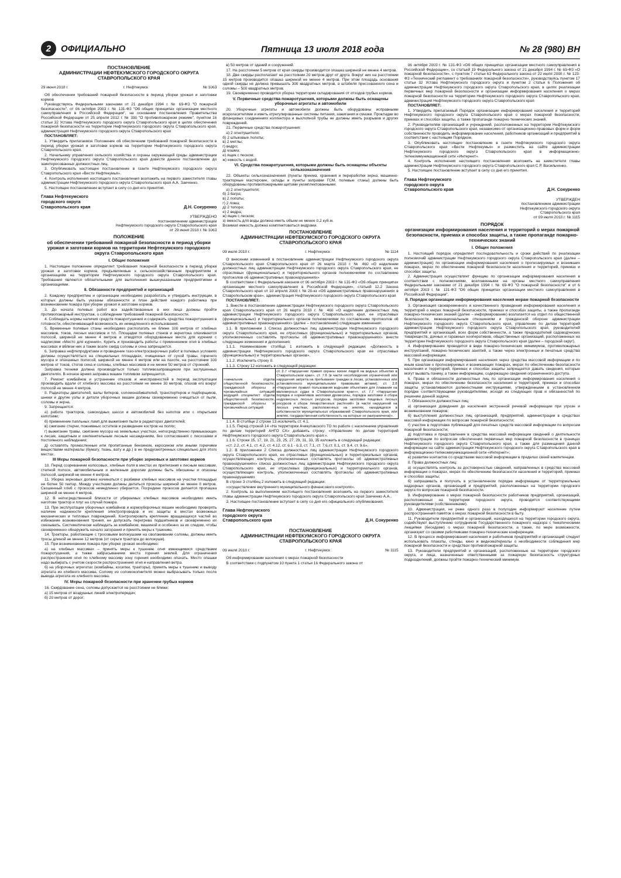2 ОФИЦИАЛЬНО Пятница 13 июля 2018 года № 28 (980) ВН
ПОСТАНОВЛЕНИЕ
АДМИНИСТРАЦИИ НЕФТЕКУМСКОГО ГОРОДСКОГО ОКРУГА СТАВРОПОЛЬСКОГО КРАЯ
29 июня 2018 г. г. Нефтекумск № 1063
Об обеспечении требований пожарной безопасности в период уборки урожая и заготовки кормов
Руководствуясь Федеральными законами от 21 декабря 1994 г. № 69-ФЗ "О пожарной безопасности", от 06 октября 2003 г. № 131-ФЗ "Об общих принципах организации местного самоуправления в Российской Федерации", на основании постановления Правительства Российской Федерации от 25 апреля 2012 г. № 390 "О противопожарном режиме", пунктом 16 статьи 32 Устава Нефтекумского городского округа Ставропольского края в целях обеспечения пожарной безопасности на территории Нефтекумского городского округа Ставропольского края, администрация Нефтекумского городского округа Ставропольского края
ПОСТАНОВЛЯЕТ:
1. Утвердить прилагаемое Положение об обеспечении требований пожарной безопасности в период уборки урожая и заготовки кормов на территории Нефтекумского городского округа Ставропольского края.
2. Начальнику управления сельского хозяйства и охраны окружающей среды администрации Нефтекумского городского округа Ставропольского края довести данное постановление до заинтересованных должностных лиц.
3. Опубликовать настоящее постановление в газете Нефтекумского городского округа Ставропольского края «Вести Нефтекумья».
4. Контроль исполнения настоящего постановления возложить на первого заместителя главы администрации Нефтекумского городского округа Ставропольского края А.А. Заиченко.
5. Настоящее постановление вступает в силу со дня его принятия.
Глава Нефтекумского
городского округа
Ставропольского края Д.Н. Сокуренко
УТВЕРЖДЕНО
постановлением администрации
Нефтекумского городского округа Ставропольского края
от 29 июня 2018 г. № 1063
ПОЛОЖЕНИЕ
об обеспечении требований пожарной безопасности в период уборки урожая и заготовки кормов на территории Нефтекумского городского округа Ставропольского края
I. Общие положения
1. Настоящее положение определяет требования пожарной безопасности в период уборки урожая и заготовки кормов, предъявляемые к сельскохозяйственным предприятиям и организациям на территории Нефтекумского городского округа Ставропольского края. Требования являются обязательными для выполнения вышеуказанными предприятиями и организациями.
II. Обязанности предприятий и организаций
2. Каждому предприятию и организации необходимо разработать и утвердить инструкции, в которых должны быть указаны обязанности и план действия каждого работника при возникновении пожара при уборке урожая и заготовке кормов.
3. До начала полевых работ все задействованные в них лица должны пройти противопожарный инструктаж, о соблюдении требований пожарной безопасности.
4. Соблюдать нормы наличия средств пожаротушения и содержать средства пожаротушения в готовности, обеспечивающей возможность их немедленного использования.
5. Временные полевые станы необходимо располагать не ближе 100 метров от хлебных массивов, токов, лесных массивов и т.п. Площадки полевых станов и зернотока опахиваются полосой, шириной не менее 4 метров и отводятся оборудованные места для курения с надписями «Место для курения». Курить и производить работы с применением огня в хлебных массивах и вблизи них а также возле скирд соломы и сена запрещается.
6. Заправка нефтепродуктами и проведение газо-электросварочных работ в полевых условиях должны осуществляться на специальных площадках, очищенных от сухой травы, горючего мусора и опаханных полосой, шириной не менее 4 метров или на пахоте, на расстоянии 100 метров от токов, стогов сена и соломы, хлебных массивов и не менее 50 метров от строений.
Заправка техники должна производиться только топливозаправщиком при заглушенных двигателях. В ночное время заправка машин топливом запрещается.
7. Ремонт комбайнов и устранение отказов и неисправностей в период эксплуатации производить вдали от хлебного массива на расстоянии не менее 30 метров, опахав его вокруг полосой не менее 4 метров.
8. Радиаторы двигателей, валы битеров, соломонабивателей, транспортеров и подборщиков, шнеки и другие узлы и детали уборочных машин должны своевременно очищаться от пыли, соломы и зерна.
9. Запрещается:
а) работа тракторов, самоходных шасси и автомобилей без капотов или с открытыми капотами;
б) применение паяльных ламп для выжигания пыли в радиаторах двигателей;
в) сжигание стерни, пожнивных остатков и разведение костров на полях;
г) выжигание травы, сжигание мусора на земельных участках, непосредственно примыкающих к лесам, защитным и озеленительным лесным насаждениям, без согласования с лесхозами и постоянного наблюдения;
д) оставлять промасленные или пропитанные бензином, керосином или иными горючими веществами материалы (бумагу, ткань, вату и др.) в не предусмотренных специально для этого местах.
III Меры пожарной безопасности при уборке зерновых и заготовке кормов
10. Перед созреванием колосовых, хлебные поля в местах их прилегания к лесным массивам, степной полосе, автомобильным и железным дорогам должны быть обкошены и опаханы полосой, шириной не менее 4 метров.
11. Уборка зерновых должна начинаться с разбивки хлебных массивов на участки площадью не более 50 гектар. Между участками должны делаться прокосы шириной не менее 8 метров. Скошенный хлеб с прокосов немедленно убирается. Посредине прокосов делается пропашка шириной не менее 4 метров.
12. В непосредственной близости от убираемых хлебных массивов необходимо иметь наготове трактор и плуг на случай пожара.
13. При эксплуатации уборочных комбайнов и кормоуборочных машин необходимо проверять наличие надежности крепления электропроводов и их защиты в местах возможных механических и тепловых повреждений. Контролировать крепление вращающихся частей во избежание возникновения трения, не допускать перегрева подшипников и своевременно их смазывать. Систематически наблюдать за комбайном, машиной и особенно за их следом, чтобы своевременно обнаружить начало загорания и принять меры к тушению.
14. Тракторы, работающие с тросовыми волокушами на сволакивании соломы, должны иметь тросы длиной не менее 12 метров (от серьги трактора до волокуши).
15. При возникновении пожара при уборке урожая необходимо:
а) на хлебных массивах – принять меры к тушению огня имеющимися средствами пожаротушения, а также забрасыванием места горения землей. Для ограничения распространения огня по хлебному массиву зону горения необходимо опахать. Место опашки надо выбирать с учетом скорости распространения огня и направления ветра.
б) на уборочных агрегатах (комбайны, косилки, тракторы), принять меры к тушению и выводу агрегата из хлебного массива. Солому из соломокопнителя можно выбрасывать только после вывода агрегата из хлебного массива.
IV. Меры пожарной безопасности при хранении грубых кормов
16. Скирдование сена, соломы допускается на расстоянии не ближе:
а) 15 метров от воздушных линий электропередач;
б) 20 метров от дорог;
в) 50 метров от зданий и сооружений.
17. На расстоянии 5 метров от края скирды производится опашка шириной не менее 4 метров.
18. Две скирды располагают на расстоянии 20 метров друг от друга. Вокруг них на расстоянии 15 метров производится опашка шириной не менее 4 метров. При этом площадь основания одной скирды не должна превышать 300 квадратных метров, а штабеля прессованного сена и соломы – 500 квадратных метров.
19. Своевременно проводится уборка территории складирования от отходов грубых кормов.
V. Первичные средства пожаротушения, которыми должны быть оснащены уборочные агрегаты и автомобили
20. Уборочные агрегаты и автомобили должны быть оборудованы исправными искрогасителями и иметь отрегулированные системы питания, зажигания и смазки. Прокладки во фланцевых соединениях коллектора и выхлопной трубы не должны иметь разрывов и других повреждений.
21. Первичные средства пожаротушения:
а) 2 огнетушителя;
б) 2 штыковые лопаты;
в) 2 метлы;
г) ведро;
д) кошма;
е) ящик с песком;
ж) емкость с водой.
VI. Средства пожаротушения, которыми должны быть оснащены объекты сельхозназначения
22. Объекты сельхозназначения (пункты приема, хранения и переработки зерна, машинно-тракторные мастерские, склады и пункты заправки ГСМ, полевые станы) должны быть оборудованы противопожарными щитами укомплектованными:
а) 2 огнетушителя;
б) 3 багра;
в) 2 лопаты;
г) 2 лома;
д) 2 топора;
е) 2 ведра;
ж) ящик с песком;
з) ёмкость для воды должна иметь объем не менее 0,2 куб.м.
Возимая емкость должна комплектоваться ведрами.
ПОСТАНОВЛЕНИЕ
АДМИНИСТРАЦИИ НЕФТЕКУМСКОГО ГОРОДСКОГО ОКРУГА СТАВРОПОЛЬСКОГО КРАЯ
09 июля 2018 г. г. Нефтекумск № 1114
О внесении изменений в постановление администрации Нефтекумского городского округа Ставропольского края Ставропольского края от 26 марта 2018 г. № 460 «О наделении должностных лиц администрации Нефтекумского городского округа Ставропольского края, ее отраслевых (функциональных) и территориального органов полномочиями по составлению протоколов об административных правонарушениях»
В соответствии с Федеральным законом от 06 октября 2003 г. № 131-ФЗ «Об общих принципах организации местного самоуправления в Российской Федерации», статьей 12.2 Закона Ставропольского края от 10 апреля 2008 г. № 20-кз «Об административных правонарушениях в Ставропольском крае», администрация Нефтекумского городского округа Ставропольского края
ПОСТАНОВЛЯЕТ:
1. Внести в постановление администрации Нефтекумского городского округа Ставропольского края Ставропольского края от 26 марта 2018 г. № 460 «О наделении должностных лиц администрации Нефтекумского городского округа Ставропольского края, ее отраслевых (функциональных) и территориального органов полномочиями по составлению протоколов об административных правонарушениях» (далее – постановление) следующие изменения:
1.1. В приложении 1 Списка должностных лиц администрации Нефтекумского городского округа Ставропольского края, ее отраслевых (функциональных) и территориальных органов, уполномоченных составлять протоколы об административных правонарушениях» внести следующие изменения и дополнения:
1.1.1. Наименование столбца 1 изложить в следующей редакции: «Должность в администрации Нефтекумского городского округа Ставропольского края ее отраслевых (функциональных) и территориальных органов».
1.1.2. Исключить строку 8.
1.1.3. Строку 12 изложить в следующей редакции:
| «начальник отдела общественной безопасности, гражданской обороны и чрезвычайных ситуаций ведущий специалист отдела общественной безопасности, гражданской обороны и чрезвычайных ситуаций | ст. 2.7 «Нарушение правил охраны жизни людей на водных объектах в Ставропольском крае», ст. 7.6 (в части несоблюдения ограничений или нарушения запрета на пребывание граждан в лесах, установленных или установленного муниципальными правовыми актами), ст. 2.8 «Нарушение правил пользования водными объектами для плавания на маломерных судах в Ставропольском крае»», ст. 7.7 «Нарушение порядка и нормативов заготовки древесины, порядка заготовки и сбора недревесных лесных ресурсов, порядка заготовки пищевых лесных ресурсов и сбора лекарственных растений» (в части нарушений на лесных участках, расположенных на землях, находящихся в собственности муниципальных образований Ставропольского края, или землях, государственная собственность на которые не разграничена)». |
1.1.4. В столбце 2 строке 13 исключить ст. 4.1.
1.1.5. Перед строкой 14 «На территории Ачикулакского ТО по работе с населением управления по делам территорий АНГО СК» добавить строку: «Управление по делам территорий Нефтекумского городского округа Ставропольского края:».
1.1.6. Строки 15, 17, 19, 21, 23, 25, 27, 29, 31, 33, 35 изложить в следующей редакции:
«ст. 2.2, ст. 4.1, ст. 4.2, ст. 4.12, ст. 6.1 - 6.3, ст. 7.1, ст. 7.6,ст. 8.1, ст. 9.4, ст. 9.6».
1.2. В приложении 2 Списка должностных лиц администрации Нефтекумского городского округа Ставропольского края, ее отраслевых (функциональных) и территориальных органов, осуществляющих контроль, уполномоченных составлять протоколы об административных правонарушениях» списка должностных лиц администрации Нефтекумского городского округа Ставропольского края, ее отраслевых (функциональных) и территориального органов, осуществляющих контроль, уполномоченных составлять протоколы об административных правонарушениях
В строке 3 столбец 2 изложить в следующей редакции:
«осуществление внутреннего муниципального финансового контроля».
2. Контроль за выполнением настоящего постановления возложить на первого заместителя главы администрации Нефтекумского городского округа Ставропольского края Заиченко А.А..
3. Настоящее постановление вступает в силу со дня его официального опубликования.
Глава Нефтекумского
городского округа
Ставропольского края Д.Н. Сокуренко
ПОСТАНОВЛЕНИЕ
АДМИНИСТРАЦИИ НЕФТЕКУМСКОГО ГОРОДСКОГО ОКРУГА СТАВРОПОЛЬСКОГО КРАЯ
09 июля 2018 г. г. Нефтекумск № 1115
Об информировании населения о мерах пожарной безопасности
В соответствии с подпунктом 10 пункта 1 статьи 16 Федерального закона от
06 октября 2003 г. № 131-ФЗ «Об общих принципах организации местного самоуправления в Российской Федерации», со статьей 19 Федерального закона от 21 декабря 1994 г. № 69-ФЗ «О пожарной безопасности», с пунктом 7 статьи 63 Федерального закона от 22 июля 2008 г. № 123-ФЗ «Технический регламент о требованиях пожарной безопасности», руководствуясь пунктом 17 статьи 32 Устава Нефтекумского городского округа и пунктом 2 статьи 6 Положения об администрации Нефтекумского городского округа Ставропольского края, в целях реализации первичных мер пожарной безопасности и организации информирования населения о мерах пожарной безопасности на территории Нефтекумского городского округа Ставропольского края, администрация Нефтекумского городского округа Ставропольского края
ПОСТАНОВЛЯЕТ:
1. Утвердить прилагаемый Порядок организации информирования населения и территорий Нефтекумского городского округа Ставропольского края о мерах пожарной безопасности, приемах и способах защиты, а также пропаганде пожарно-технических знаний.
2. Руководителям организаций и учреждений, расположенных на территории Нефтекумского городского округа Ставропольского края, независимо от организационно-правовых форм и форм собственности проводить информирование населения, работников организаций и предприятий в соответствии с настоящим Порядком.
3. Опубликовать настоящее постановление в газете Нефтекумского городского округа Ставропольского края «Вести Нефтекумья» и разместить на сайте администрации Нефтекумского городского округа Ставропольского края в информационно-телекоммуникационной сети «Интернет».
4. Контроль исполнения настоящего постановления возложить на заместителя главы администрации Нефтекумского городского округа Ставропольского края С.Р. Васильченко.
5. Настоящее постановление вступает в силу со дня его принятия.
Глава Нефтекумского
городского округа
Ставропольского края Д.Н. Сокуренко
УТВЕРЖДЕН
постановлением администрации
Нефтекумского городского округа
Ставропольского края
от 09 июля 2018 г. № 1115
ПОРЯДОК
организации информирования населения и территорий о мерах пожарной безопасности, приемах и способах защиты, а также пропаганде пожарно-технических знаний
I. Общие положения
1. Настоящий порядок определяет последовательность и сроки действий по реализации полномочий администрации Нефтекумского городского округа Ставропольского края (далее – администрация) по организации информирования населения о прогнозируемых и возникших пожарах, мерах по обеспечению пожарной безопасности населения и территорий, приемах и способах защиты.
2. Администрация осуществляет функцию по организации информирования населения в соответствии с полномочиями, возложенными на органы местного самоуправления Федеральными законами от 21 декабря 1994 г. № 69-ФЗ "О пожарной безопасности" и от 6 октября 2003 г. № 131-ФЗ "Об общих принципах организации местного самоуправления в Российской Федерации".
II. Порядок организации информирования населения мерам пожарной безопасности
3. Организация своевременного и качественного проведения информирования населения и территорий о мерах пожарной безопасности, приемах и способах защиты, а также пропаганде пожарно-технических знаний (далее – информирование) возлагается на отдел по общественной безопасности, межнациональным отношениям и гражданской обороне администрации Нефтекумского городского округа Ставропольского края, управление по делам территорий администрации Нефтекумского городского округа Ставропольского края, руководителей предприятий и организаций, всех форм собственности, а также председателей садоводческих товариществ, дачных и гаражных кооперативов, общественных организаций, расположенных на территории Нефтекумского городского округа Ставропольского края (далее – городской округ).
4. Информирование проводится в виде пожарно-технических минимумов, противопожарных инструктажей, пожарно-технических занятий, а также через электронные и печатные средства массовой информации.
5. При организации информирования населения через средства массовой информации и по иным каналам о прогнозируемых и возникающих пожарах, мерах по обеспечению безопасности населения и территорий, приемах и способах защиты запрещается давать сведения, которые могут вызвать панику, а также информацию, содержащую сведения ограниченного доступа.
6. Права и обязанности должностных лиц по организации информирования населения о пожарах, мерах по обеспечению безопасности населения и территорий, приемах и способах защиты устанавливаются должностными инструкциями, утвержденными в установленном порядке соответствующими руководителями, исходя из следующих прав и обязанностей по решению данной задачи.
7. Обязанности должностных лиц:
а) организация доведения до населения экстренной речевой информации при угрозе и возникновении пожаров;
б) выступления должностных лиц организаций, предприятий, администрации в средствах массовой информации по вопросам пожарной безопасности;
г) участие в подготовке публикаций для печатных средств массовой информации по вопросам пожарной безопасности;
д) подготовка и представление в средства массовой информации сведений о деятельности администрации по вопросам обеспечения первичных мер пожарной безопасности в границах Нефтекумского городского округа Ставропольского края, а также для размещения данной информации на сайте администрации Нефтекумского городского округа Ставропольского края в информационно-телекоммуникационной сети «Интернет»;
е) развитие контактов со средствами массовой информации в пределах своей компетенции.
8. Права должностных лиц:
а) осуществлять контроль за достоверностью сведений, направленных в средства массовой информации о пожарах, мерах по обеспечению безопасности населения и территорий, приемах и способах защиты;
б) запрашивать и получать в установленном порядке информацию от территориальных надзорных органов, организаций и предприятий, расположенных на территории городского округа по вопросам пожарной безопасности.
9. Информирование о мерах пожарной безопасности работников предприятий, организаций, расположенных на территории городского округа, проводится соответствующими руководителями (собственниками).
10. Администрация, не реже одного раза в полугодие информируют население путем распространения памяток о мерах пожарной безопасности в быту.
11. Руководители предприятий и организаций, находящихся на территории городского округа, содействуют выступлению сотрудников Государственного пожарного надзора с тематическими лекциями (беседами) о мерах пожарной безопасности, а также, по мере возможности, организуют со своими работниками пожарно-технические конференции.
12. В процессе информирования населения и работников предприятий и организаций следует использовать плакаты, стенды, кино и видеоматериалы о необходимости соблюдения мер пожарной безопасности и средствах противопожарной защиты.
13. Руководители предприятий и организаций, расположенные на территории городского округа, и лица, назначенные ответственными за пожарную безопасность структурных подразделений, должны пройти пожарно-технический минимум.